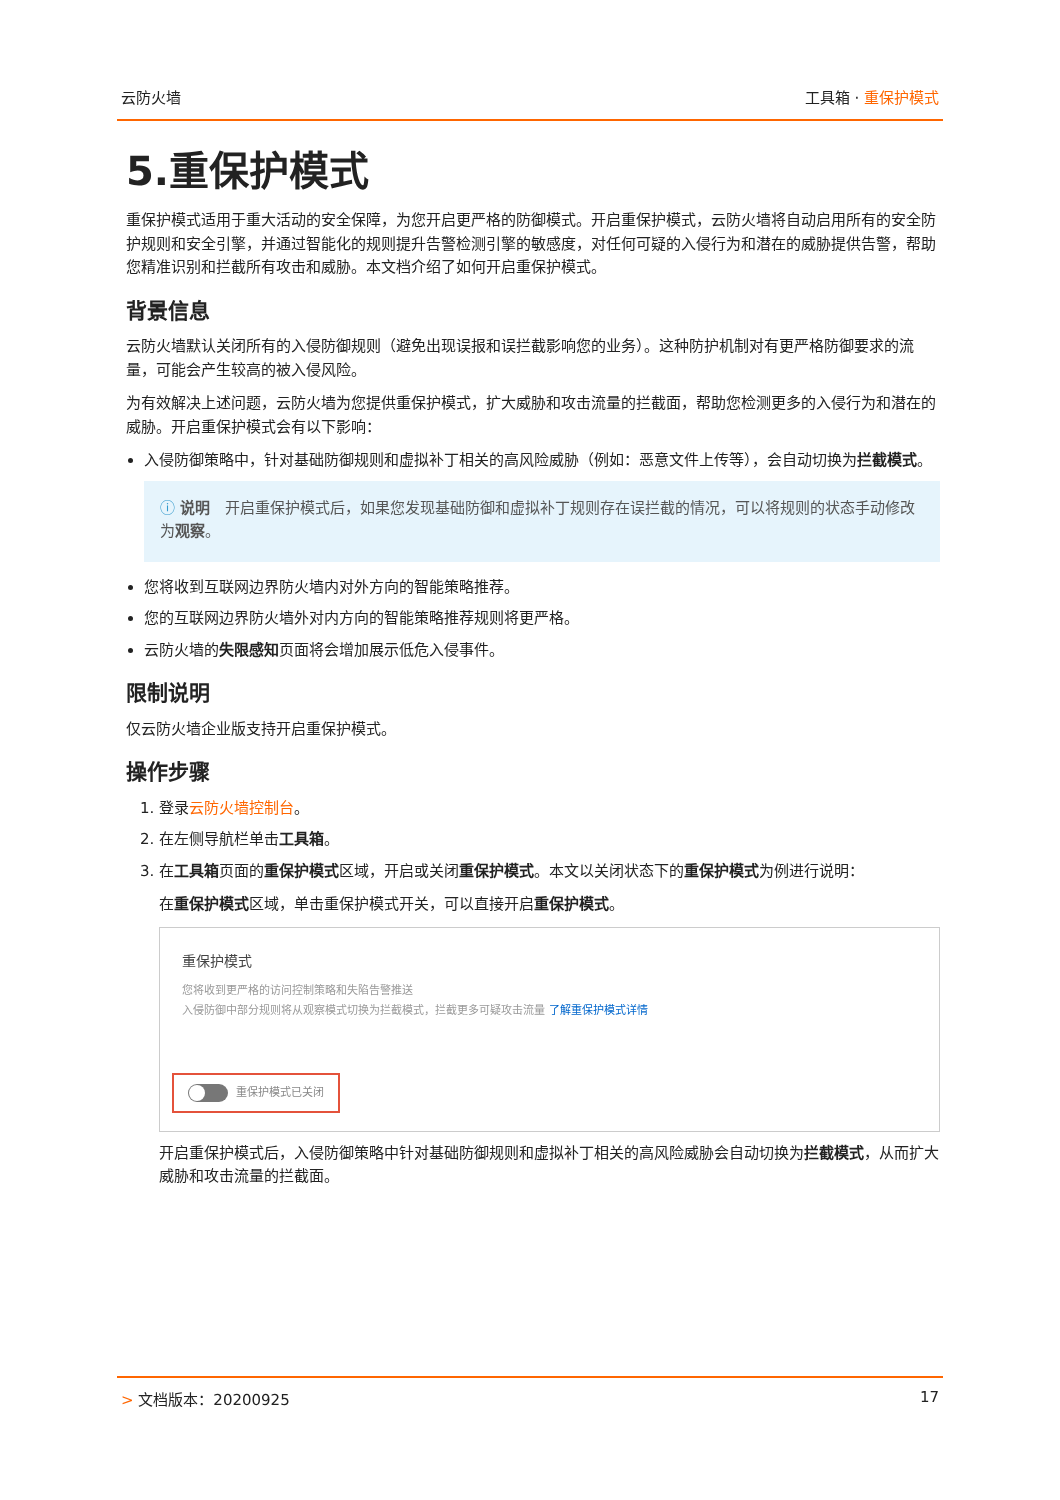云防火墙 工具箱 · 重保护模式
5.重保护模式
重保护模式适用于重大活动的安全保障，为您开启更严格的防御模式。开启重保护模式，云防火墙将自动启用所有的安全防护规则和安全引擎，并通过智能化的规则提升告警检测引擎的敏感度，对任何可疑的入侵行为和潜在的威胁提供告警，帮助您精准识别和拦截所有攻击和威胁。本文档介绍了如何开启重保护模式。
背景信息
云防火墙默认关闭所有的入侵防御规则（避免出现误报和误拦截影响您的业务）。这种防护机制对有更严格防御要求的流量，可能会产生较高的被入侵风险。
为有效解决上述问题，云防火墙为您提供重保护模式，扩大威胁和攻击流量的拦截面，帮助您检测更多的入侵行为和潜在的威胁。开启重保护模式会有以下影响：
入侵防御策略中，针对基础防御规则和虚拟补丁相关的高风险威胁（例如：恶意文件上传等），会自动切换为拦截模式。
ⓘ 说明　开启重保护模式后，如果您发现基础防御和虚拟补丁规则存在误拦截的情况，可以将规则的状态手动修改为观察。
您将收到互联网边界防火墙内对外方向的智能策略推荐。
您的互联网边界防火墙外对内方向的智能策略推荐规则将更严格。
云防火墙的失限感知页面将会增加展示低危入侵事件。
限制说明
仅云防火墙企业版支持开启重保护模式。
操作步骤
1. 登录云防火墙控制台。
2. 在左侧导航栏单击工具箱。
3. 在工具箱页面的重保护模式区域，开启或关闭重保护模式。本文以关闭状态下的重保护模式为例进行说明：
在重保护模式区域，单击重保护模式开关，可以直接开启重保护模式。
重保护模式
您将收到更严格的访问控制策略和失陷告警推送
入侵防御中部分规则将从观察模式切换为拦截模式，拦截更多可疑攻击流量 了解重保护模式详情
重保护模式已关闭
开启重保护模式后，入侵防御策略中针对基础防御规则和虚拟补丁相关的高风险威胁会自动切换为拦截模式，从而扩大威胁和攻击流量的拦截面。
> 文档版本：20200925 17